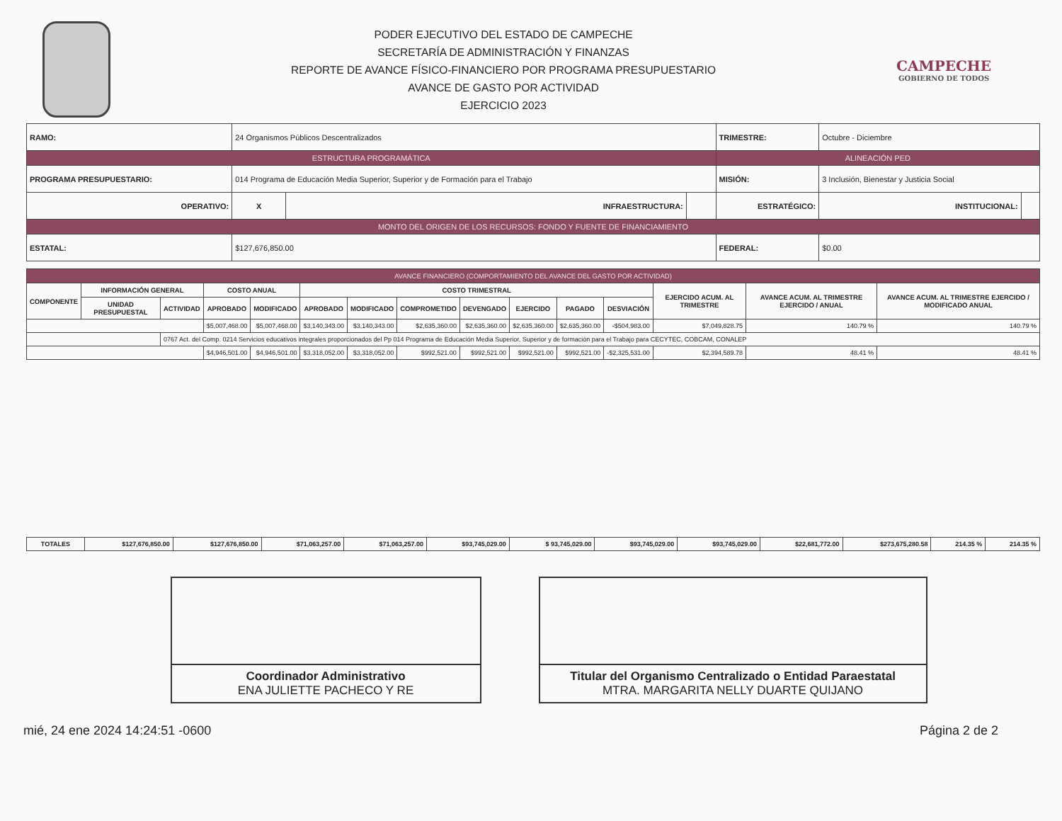PODER EJECUTIVO DEL ESTADO DE CAMPECHE
SECRETARÍA DE ADMINISTRACIÓN Y FINANZAS
REPORTE DE AVANCE FÍSICO-FINANCIERO POR PROGRAMA PRESUPUESTARIO
AVANCE DE GASTO POR ACTIVIDAD
EJERCICIO 2023
CAMPECHE
GOBIERNO DE TODOS
| RAMO: | 24 Organismos Públicos Descentralizados | | | TRIMESTRE: | Octubre - Diciembre | | |
| ESTRUCTURA PROGRAMÁTICA | | | | ALINEACIÓN PED | | | |
| PROGRAMA PRESUPUESTARIO: | 014 Programa de Educación Media Superior, Superior y de Formación para el Trabajo | | | MISIÓN: | 3 Inclusión, Bienestar y Justicia Social | | |
| OPERATIVO: | X | INFRAESTRUCTURA: | | ESTRATÉGICO: | | INSTITUCIONAL: | |
| MONTO DEL ORIGEN DE LOS RECURSOS: FONDO Y FUENTE DE FINANCIAMIENTO | | | | | | | |
| ESTATAL: | $127,676,850.00 | | | FEDERAL: | $0.00 | | |
| AVANCE FINANCIERO (COMPORTAMIENTO DEL AVANCE DEL GASTO POR ACTIVIDAD) | | | | | | | | | | | | | | |
| --- | --- | --- | --- | --- | --- | --- | --- | --- | --- | --- | --- | --- | --- | --- |
| COMPONENTE | INFORMACIÓN GENERAL | | COSTO ANUAL | | COSTO TRIMESTRAL | | | | | | | EJERCIDO ACUM. AL TRIMESTRE | AVANCE ACUM. AL TRIMESTRE EJERCIDO / ANUAL | AVANCE ACUM. AL TRIMESTRE EJERCIDO / MODIFICADO ANUAL |
| | UNIDAD PRESUPUESTAL | ACTIVIDAD | APROBADO | MODIFICADO | APROBADO | MODIFICADO | COMPROMETIDO | DEVENGADO | EJERCIDO | PAGADO | DESVIACIÓN | | | |
| | | | $5,007,468.00 | $5,007,468.00 | $3,140,343.00 | $3,140,343.00 | $2,635,360.00 | $2,635,360.00 | $2,635,360.00 | $2,635,360.00 | -$504,983.00 | $7,049,828.75 | 140.79 % | 140.79 % |
| | | 0767 Act. del Comp. 0214 Servicios educativos integrales proporcionados del Pp 014 Programa de Educación Media Superior, Superior y de formación para el Trabajo para CECYTEC, COBCAM, CONALEP | | | | | | | | | | | | |
| | | | $4,946,501.00 | $4,946,501.00 | $3,318,052.00 | $3,318,052.00 | $992,521.00 | $992,521.00 | $992,521.00 | $992,521.00 | -$2,325,531.00 | $2,394,589.78 | 48.41 % | 48.41 % |
| TOTALES | $127,676,850.00 | $127,676,850.00 | $71,063,257.00 | $71,063,257.00 | $93,745,029.00 | $ 93,745,029.00 | $93,745,029.00 | $93,745,029.00 | $22,681,772.00 | $273,675,280.58 | 214.35 % | 214.35 % |
Coordinador Administrativo
ENA JULIETTE PACHECO Y RE
Titular del Organismo Centralizado o Entidad Paraestatal
MTRA. MARGARITA NELLY DUARTE QUIJANO
mié, 24 ene 2024 14:24:51 -0600 Página 2 de 2